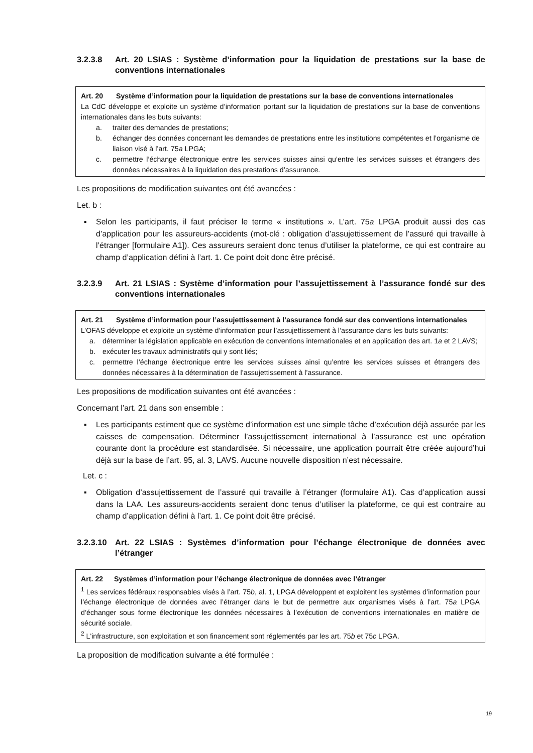3.2.3.8 Art. 20 LSIAS : Système d’information pour la liquidation de prestations sur la base de conventions internationales
Art. 20 Système d’information pour la liquidation de prestations sur la base de conventions internationales
La CdC développe et exploite un système d’information portant sur la liquidation de prestations sur la base de conventions internationales dans les buts suivants:
a. traiter des demandes de prestations;
b. échanger des données concernant les demandes de prestations entre les institutions compétentes et l’organisme de liaison visé à l’art. 75a LPGA;
c. permettre l’échange électronique entre les services suisses ainsi qu’entre les services suisses et étrangers des données nécessaires à la liquidation des prestations d’assurance.
Les propositions de modification suivantes ont été avancées :
Let. b :
▪ Selon les participants, il faut préciser le terme « institutions ». L’art. 75a LPGA produit aussi des cas d’application pour les assureurs-accidents (mot-clé : obligation d’assujettissement de l’assuré qui travaille à l’étranger [formulaire A1]). Ces assureurs seraient donc tenus d’utiliser la plateforme, ce qui est contraire au champ d’application défini à l’art. 1. Ce point doit donc être précisé.
3.2.3.9 Art. 21 LSIAS : Système d’information pour l’assujettissement à l’assurance fondé sur des conventions internationales
Art. 21 Système d’information pour l’assujettissement à l’assurance fondé sur des conventions internationales
L’OFAS développe et exploite un système d’information pour l’assujettissement à l’assurance dans les buts suivants:
a. déterminer la législation applicable en exécution de conventions internationales et en application des art. 1a et 2 LAVS;
b. exécuter les travaux administratifs qui y sont liés;
c. permettre l’échange électronique entre les services suisses ainsi qu’entre les services suisses et étrangers des données nécessaires à la détermination de l’assujettissement à l’assurance.
Les propositions de modification suivantes ont été avancées :
Concernant l’art. 21 dans son ensemble :
▪ Les participants estiment que ce système d’information est une simple tâche d’exécution déjà assurée par les caisses de compensation. Déterminer l’assujettissement international à l’assurance est une opération courante dont la procédure est standardisée. Si nécessaire, une application pourrait être créée aujourd’hui déjà sur la base de l’art. 95, al. 3, LAVS. Aucune nouvelle disposition n’est nécessaire.
Let. c :
▪ Obligation d’assujettissement de l’assuré qui travaille à l’étranger (formulaire A1). Cas d’application aussi dans la LAA. Les assureurs-accidents seraient donc tenus d’utiliser la plateforme, ce qui est contraire au champ d’application défini à l’art. 1. Ce point doit être précisé.
3.2.3.10 Art. 22 LSIAS : Systèmes d’information pour l’échange électronique de données avec l’étranger
Art. 22 Systèmes d’information pour l’échange électronique de données avec l’étranger
<sup>1</sup> Les services fédéraux responsables visés à l’art. 75b, al. 1, LPGA développent et exploitent les systèmes d’information pour l’échange électronique de données avec l’étranger dans le but de permettre aux organismes visés à l’art. 75a LPGA d’échanger sous forme électronique les données nécessaires à l’exécution de conventions internationales en matière de sécurité sociale.
<sup>2</sup> L'infrastructure, son exploitation et son financement sont réglementés par les art. 75b et 75c LPGA.
La proposition de modification suivante a été formulée :
19